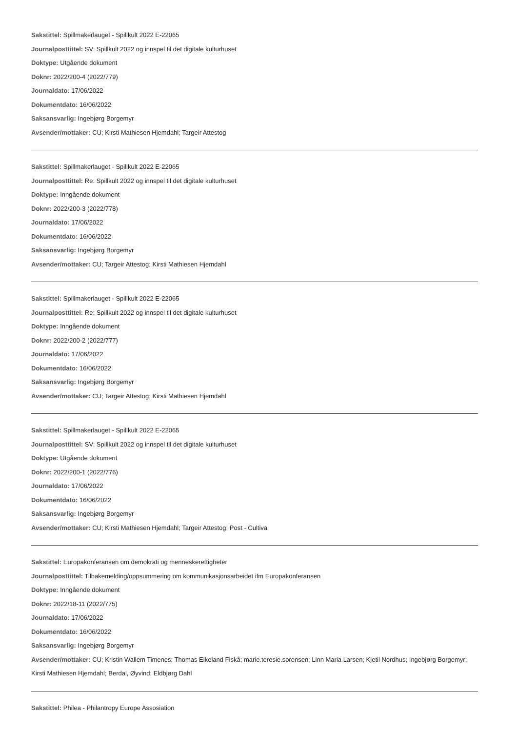Sakstittel: Spillmakerlauget - Spillkult 2022 E-22065
Journalposttittel: SV: Spillkult 2022 og innspel til det digitale kulturhuset
Doktype: Utgående dokument
Doknr: 2022/200-4 (2022/779)
Journaldato: 17/06/2022
Dokumentdato: 16/06/2022
Saksansvarlig: Ingebjørg Borgemyr
Avsender/mottaker: CU; Kirsti Mathiesen Hjemdahl; Targeir Attestog
Sakstittel: Spillmakerlauget - Spillkult 2022 E-22065
Journalposttittel: Re: Spillkult 2022 og innspel til det digitale kulturhuset
Doktype: Inngående dokument
Doknr: 2022/200-3 (2022/778)
Journaldato: 17/06/2022
Dokumentdato: 16/06/2022
Saksansvarlig: Ingebjørg Borgemyr
Avsender/mottaker: CU; Targeir Attestog; Kirsti Mathiesen Hjemdahl
Sakstittel: Spillmakerlauget - Spillkult 2022 E-22065
Journalposttittel: Re: Spillkult 2022 og innspel til det digitale kulturhuset
Doktype: Inngående dokument
Doknr: 2022/200-2 (2022/777)
Journaldato: 17/06/2022
Dokumentdato: 16/06/2022
Saksansvarlig: Ingebjørg Borgemyr
Avsender/mottaker: CU; Targeir Attestog; Kirsti Mathiesen Hjemdahl
Sakstittel: Spillmakerlauget - Spillkult 2022 E-22065
Journalposttittel: SV: Spillkult 2022 og innspel til det digitale kulturhuset
Doktype: Utgående dokument
Doknr: 2022/200-1 (2022/776)
Journaldato: 17/06/2022
Dokumentdato: 16/06/2022
Saksansvarlig: Ingebjørg Borgemyr
Avsender/mottaker: CU; Kirsti Mathiesen Hjemdahl; Targeir Attestog; Post - Cultiva
Sakstittel: Europakonferansen om demokrati og menneskerettigheter
Journalposttittel: Tilbakemelding/oppsummering om kommunikasjonsarbeidet ifm Europakonferansen
Doktype: Inngående dokument
Doknr: 2022/18-11 (2022/775)
Journaldato: 17/06/2022
Dokumentdato: 16/06/2022
Saksansvarlig: Ingebjørg Borgemyr
Avsender/mottaker: CU; Kristin Wallem Timenes; Thomas Eikeland Fiskå; marie.teresie.sorensen; Linn Maria Larsen; Kjetil Nordhus; Ingebjørg Borgemyr; Kirsti Mathiesen Hjemdahl; Berdal, Øyvind; Eldbjørg Dahl
Sakstittel: Philea - Philantropy Europe Assosiation